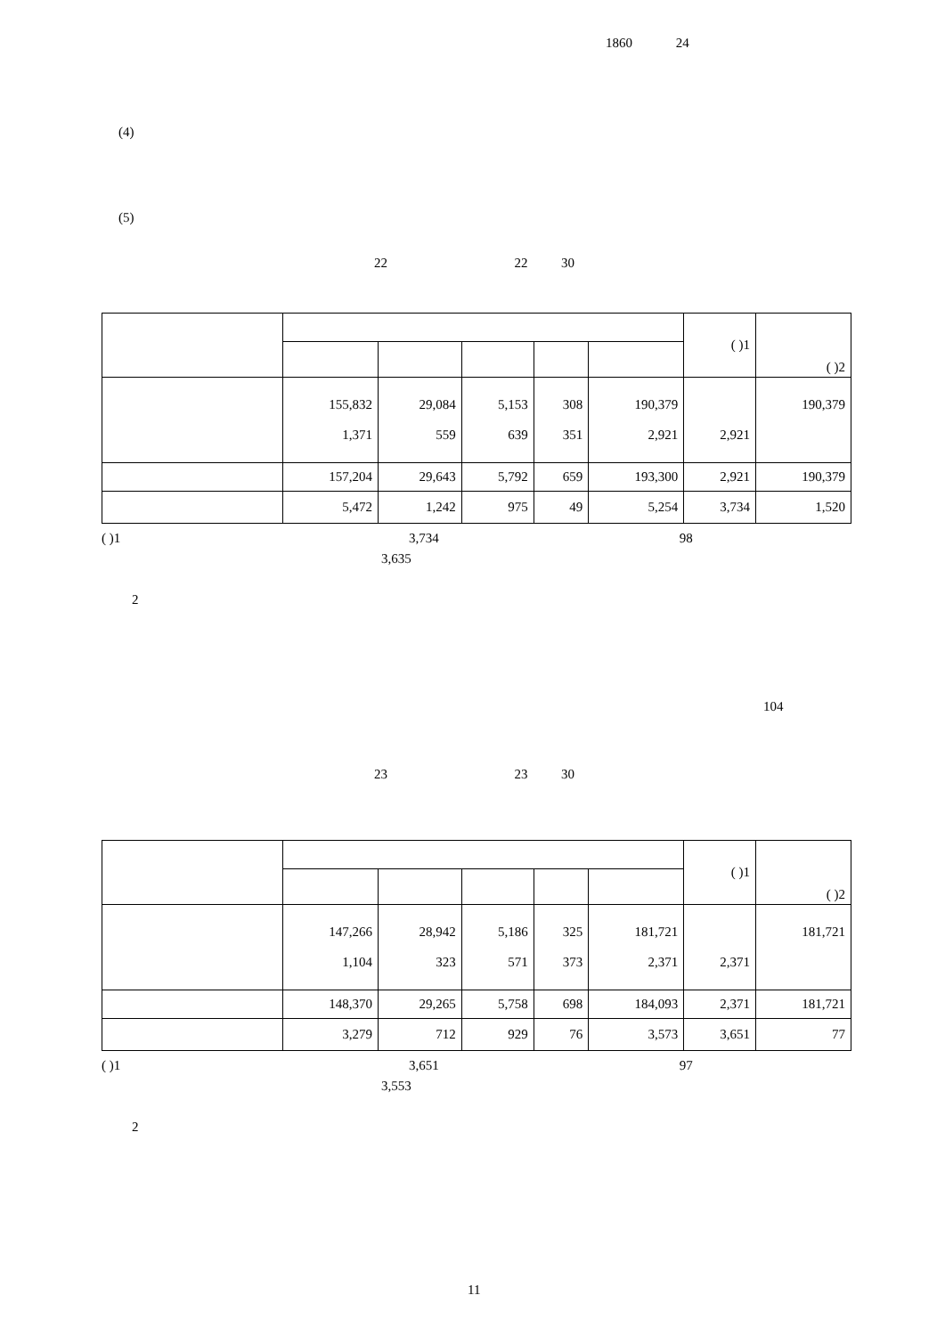1860 24
(4)
(5)
22 22 30
| | | | | | | ( )1 | ( )2 |
| | 155,832 1,371 | 29,084 559 | 5,153 639 | 308 351 | 190,379 2,921 | 2,921 | 190,379 |
| | 157,204 | 29,643 | 5,792 | 659 | 193,300 | 2,921 | 190,379 |
| | 5,472 | 1,242 | 975 | 49 | 5,254 | 3,734 | 1,520 |
( )1 3,734 98
3,635
2
104
23 23 30
| | | | | | | ( )1 | ( )2 |
| | 147,266 1,104 | 28,942 323 | 5,186 571 | 325 373 | 181,721 2,371 | 2,371 | 181,721 |
| | 148,370 | 29,265 | 5,758 | 698 | 184,093 | 2,371 | 181,721 |
| | 3,279 | 712 | 929 | 76 | 3,573 | 3,651 | 77 |
( )1 3,651 97
3,553
2
11